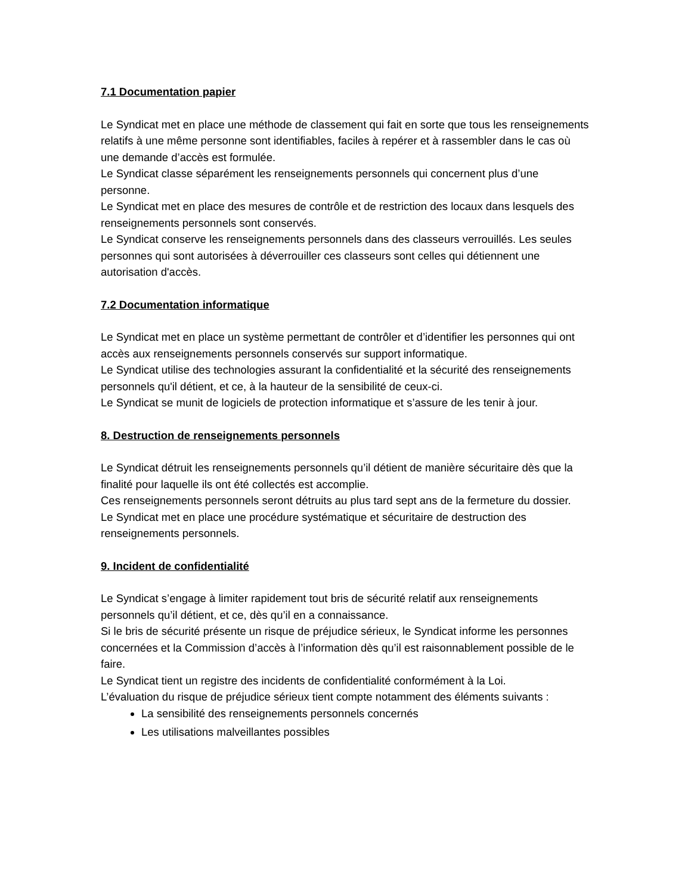7.1 Documentation papier
Le Syndicat met en place une méthode de classement qui fait en sorte que tous les renseignements relatifs à une même personne sont identifiables, faciles à repérer et à rassembler dans le cas où une demande d’accès est formulée.
Le Syndicat classe séparément les renseignements personnels qui concernent plus d’une personne.
Le Syndicat met en place des mesures de contrôle et de restriction des locaux dans lesquels des renseignements personnels sont conservés.
Le Syndicat conserve les renseignements personnels dans des classeurs verrouillés. Les seules personnes qui sont autorisées à déverrouiller ces classeurs sont celles qui détiennent une autorisation d'accès.
7.2 Documentation informatique
Le Syndicat met en place un système permettant de contrôler et d’identifier les personnes qui ont accès aux renseignements personnels conservés sur support informatique.
Le Syndicat utilise des technologies assurant la confidentialité et la sécurité des renseignements personnels qu'il détient, et ce, à la hauteur de la sensibilité de ceux-ci.
Le Syndicat se munit de logiciels de protection informatique et s’assure de les tenir à jour.
8. Destruction de renseignements personnels
Le Syndicat détruit les renseignements personnels qu’il détient de manière sécuritaire dès que la finalité pour laquelle ils ont été collectés est accomplie.
Ces renseignements personnels seront détruits au plus tard sept ans de la fermeture du dossier.
Le Syndicat met en place une procédure systématique et sécuritaire de destruction des renseignements personnels.
9. Incident de confidentialité
Le Syndicat s’engage à limiter rapidement tout bris de sécurité relatif aux renseignements personnels qu’il détient, et ce, dès qu’il en a connaissance.
Si le bris de sécurité présente un risque de préjudice sérieux, le Syndicat informe les personnes concernées et la Commission d’accès à l’information dès qu’il est raisonnablement possible de le faire.
Le Syndicat tient un registre des incidents de confidentialité conformément à la Loi.
L’évaluation du risque de préjudice sérieux tient compte notamment des éléments suivants :
La sensibilité des renseignements personnels concernés
Les utilisations malveillantes possibles